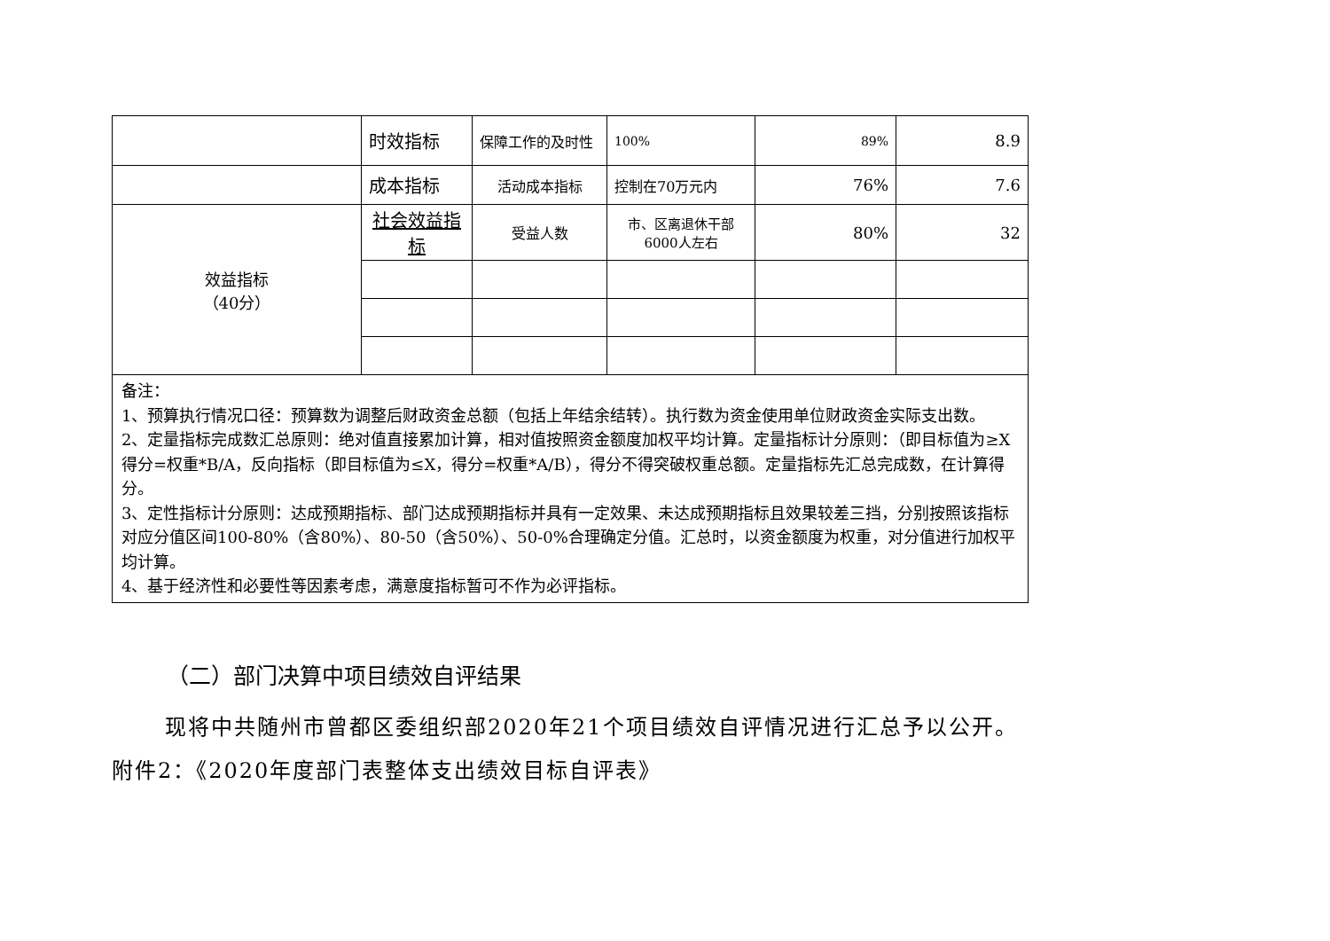| | 时效指标 | 保障工作的及时性 | 100% | 89% | 8.9 |
| | 成本指标 | 活动成本指标 | 控制在70万元内 | 76% | 7.6 |
| 效益指标 （40分） | 社会效益指标 | 受益人数 | 市、区离退休干部6000人左右 | 80% | 32 |
| 备注： 1、预算执行情况口径：预算数为调整后财政资金总额（包括上年结余结转）。执行数为资金使用单位财政资金实际支出数。 2、定量指标完成数汇总原则：绝对值直接累加计算，相对值按照资金额度加权平均计算。定量指标计分原则：（即目标值为≥X得分=权重*B/A，反向指标（即目标值为≤X，得分=权重*A/B），得分不得突破权重总额。定量指标先汇总完成数，在计算得分。 3、定性指标计分原则：达成预期指标、部门达成预期指标并具有一定效果、未达成预期指标且效果较差三挡，分别按照该指标对应分值区间100-80%（含80%）、80-50（含50%）、50-0%合理确定分值。汇总时，以资金额度为权重，对分值进行加权平均计算。 4、基于经济性和必要性等因素考虑，满意度指标暂可不作为必评指标。 | | | | | |
（二）部门决算中项目绩效自评结果
现将中共随州市曾都区委组织部2020年21个项目绩效自评情况进行汇总予以公开。
附件2：《2020年度部门表整体支出绩效目标自评表》